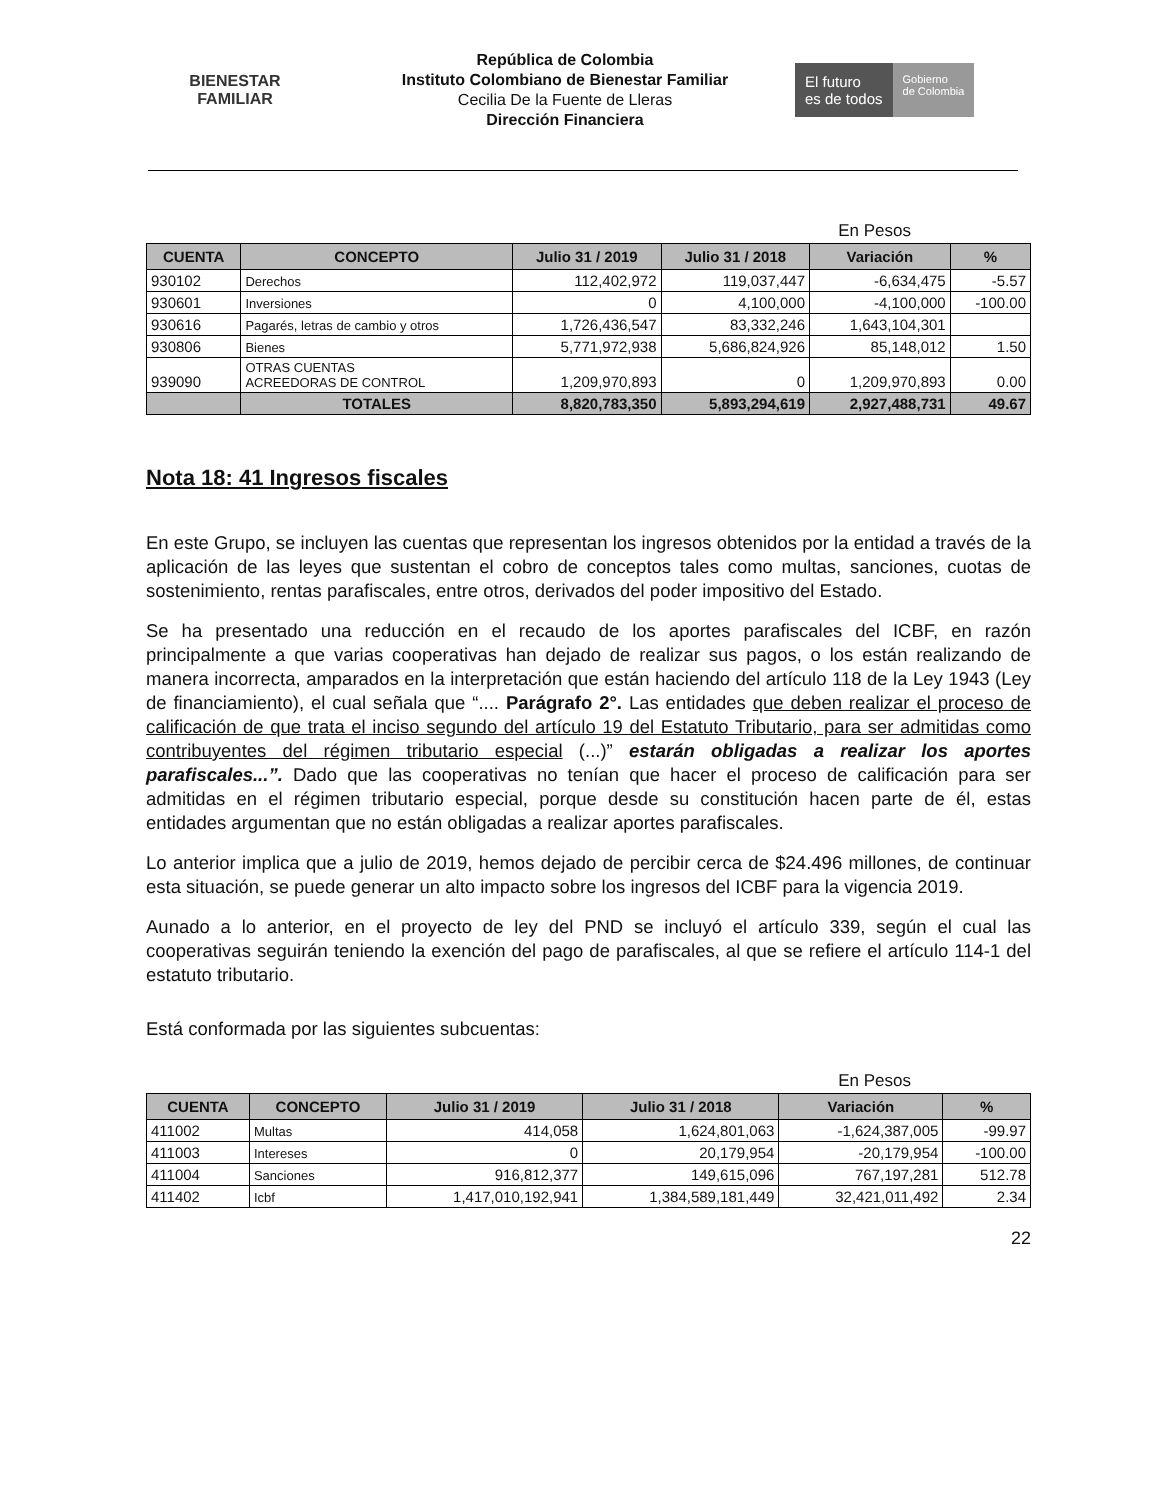BIENESTAR
FAMILIAR
República de Colombia
Instituto Colombiano de Bienestar Familiar
Cecilia De la Fuente de Lleras
Dirección Financiera
El futuro
es de todos
Gobierno
de Colombia
En Pesos
| CUENTA | CONCEPTO | Julio 31 / 2019 | Julio 31 / 2018 | Variación | % |
| --- | --- | --- | --- | --- | --- |
| 930102 | Derechos | 112,402,972 | 119,037,447 | -6,634,475 | -5.57 |
| 930601 | Inversiones | 0 | 4,100,000 | -4,100,000 | -100.00 |
| 930616 | Pagarés, letras de cambio y otros | 1,726,436,547 | 83,332,246 | 1,643,104,301 | |
| 930806 | Bienes | 5,771,972,938 | 5,686,824,926 | 85,148,012 | 1.50 |
| 939090 | OTRAS CUENTAS ACREEDORAS DE CONTROL | 1,209,970,893 | 0 | 1,209,970,893 | 0.00 |
| | TOTALES | 8,820,783,350 | 5,893,294,619 | 2,927,488,731 | 49.67 |
Nota 18: 41 Ingresos fiscales
En este Grupo, se incluyen las cuentas que representan los ingresos obtenidos por la entidad a través de la aplicación de las leyes que sustentan el cobro de conceptos tales como multas, sanciones, cuotas de sostenimiento, rentas parafiscales, entre otros, derivados del poder impositivo del Estado.
Se ha presentado una reducción en el recaudo de los aportes parafiscales del ICBF, en razón principalmente a que varias cooperativas han dejado de realizar sus pagos, o los están realizando de manera incorrecta, amparados en la interpretación que están haciendo del artículo 118 de la Ley 1943 (Ley de financiamiento), el cual señala que “.... Parágrafo 2°. Las entidades que deben realizar el proceso de calificación de que trata el inciso segundo del artículo 19 del Estatuto Tributario, para ser admitidas como contribuyentes del régimen tributario especial (...)” estarán obligadas a realizar los aportes parafiscales...”. Dado que las cooperativas no tenían que hacer el proceso de calificación para ser admitidas en el régimen tributario especial, porque desde su constitución hacen parte de él, estas entidades argumentan que no están obligadas a realizar aportes parafiscales.
Lo anterior implica que a julio de 2019, hemos dejado de percibir cerca de $24.496 millones, de continuar esta situación, se puede generar un alto impacto sobre los ingresos del ICBF para la vigencia 2019.
Aunado a lo anterior, en el proyecto de ley del PND se incluyó el artículo 339, según el cual las cooperativas seguirán teniendo la exención del pago de parafiscales, al que se refiere el artículo 114-1 del estatuto tributario.
Está conformada por las siguientes subcuentas:
En Pesos
| CUENTA | CONCEPTO | Julio 31 / 2019 | Julio 31 / 2018 | Variación | % |
| --- | --- | --- | --- | --- | --- |
| 411002 | Multas | 414,058 | 1,624,801,063 | -1,624,387,005 | -99.97 |
| 411003 | Intereses | 0 | 20,179,954 | -20,179,954 | -100.00 |
| 411004 | Sanciones | 916,812,377 | 149,615,096 | 767,197,281 | 512.78 |
| 411402 | Icbf | 1,417,010,192,941 | 1,384,589,181,449 | 32,421,011,492 | 2.34 |
22